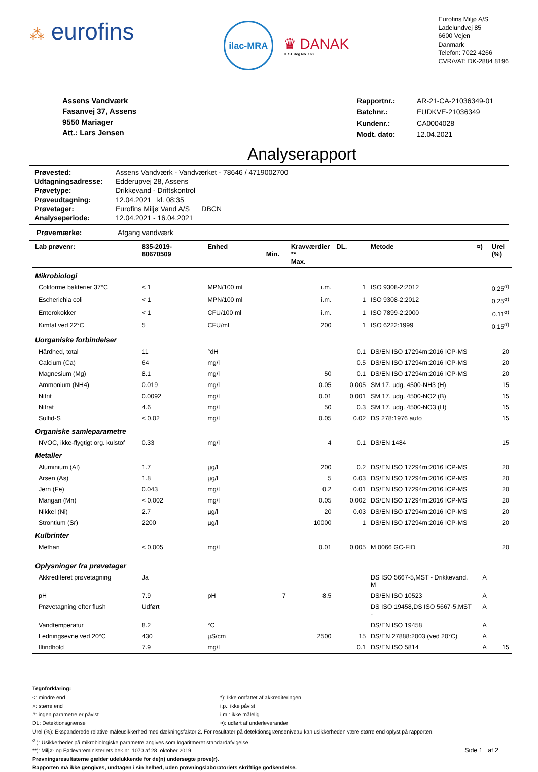⁂ eurofins
ilac-MRA
♛ DANAK
TEST Reg.No. 168
Eurofins Miljø A/S
Ladelundvej 85
6600 Vejen
Danmark
Telefon: 7022 4266
CVR/VAT: DK-2884 8196
Assens Vandværk
Fasanvej 37, Assens
9550 Mariager
Att.: Lars Jensen
| Rapportnr.: | AR-21-CA-21036349-01 |
| Batchnr.: | EUDKVE-21036349 |
| Kundenr.: | CA0004028 |
| Modt. dato: | 12.04.2021 |
Analyserapport
| Prøvested: | Assens Vandværk - Vandværket - 78646 / 4719002700 |
| Udtagningsadresse: | Edderupvej 28, Assens |
| Prøvetype: | Drikkevand - Driftskontrol |
| Prøveudtagning: | 12.04.2021 kl. 08:35 |
| Prøvetager: | Eurofins Miljø Vand A/S DBCN |
| Analyseperiode: | 12.04.2021 - 16.04.2021 |
Prøvemærke: Afgang vandværk
| Lab prøvenr: | 835-2019- 80670509 | Enhed | Min. | Kravværdier ** Max. | DL. | Metode | ¤) | Urel (%) |
| --- | --- | --- | --- | --- | --- | --- | --- | --- |
| Mikrobiologi | | | | | | | | |
| Coliforme bakterier 37°C | < 1 | MPN/100 ml | | i.m. | 1 | ISO 9308-2:2012 | | 0.25<sup>σ)</sup> |
| Escherichia coli | < 1 | MPN/100 ml | | i.m. | 1 | ISO 9308-2:2012 | | 0.25<sup>σ)</sup> |
| Enterokokker | < 1 | CFU/100 ml | | i.m. | 1 | ISO 7899-2:2000 | | 0.11<sup>σ)</sup> |
| Kimtal ved 22°C | 5 | CFU/ml | | 200 | 1 | ISO 6222:1999 | | 0.15<sup>σ)</sup> |
| Uorganiske forbindelser | | | | | | | | |
| Hårdhed, total | 11 | °dH | | | 0.1 | DS/EN ISO 17294m:2016 ICP-MS | | 20 |
| Calcium (Ca) | 64 | mg/l | | | 0.5 | DS/EN ISO 17294m:2016 ICP-MS | | 20 |
| Magnesium (Mg) | 8.1 | mg/l | | 50 | 0.1 | DS/EN ISO 17294m:2016 ICP-MS | | 20 |
| Ammonium (NH4) | 0.019 | mg/l | | 0.05 | 0.005 | SM 17. udg. 4500-NH3 (H) | | 15 |
| Nitrit | 0.0092 | mg/l | | 0.01 | 0.001 | SM 17. udg. 4500-NO2 (B) | | 15 |
| Nitrat | 4.6 | mg/l | | 50 | 0.3 | SM 17. udg. 4500-NO3 (H) | | 15 |
| Sulfid-S | < 0.02 | mg/l | | 0.05 | 0.02 | DS 278:1976 auto | | 15 |
| Organiske samleparametre | | | | | | | | |
| NVOC, ikke-flygtigt org. kulstof | 0.33 | mg/l | | 4 | 0.1 | DS/EN 1484 | | 15 |
| Metaller | | | | | | | | |
| Aluminium (Al) | 1.7 | µg/l | | 200 | 0.2 | DS/EN ISO 17294m:2016 ICP-MS | | 20 |
| Arsen (As) | 1.8 | µg/l | | 5 | 0.03 | DS/EN ISO 17294m:2016 ICP-MS | | 20 |
| Jern (Fe) | 0.043 | mg/l | | 0.2 | 0.01 | DS/EN ISO 17294m:2016 ICP-MS | | 20 |
| Mangan (Mn) | < 0.002 | mg/l | | 0.05 | 0.002 | DS/EN ISO 17294m:2016 ICP-MS | | 20 |
| Nikkel (Ni) | 2.7 | µg/l | | 20 | 0.03 | DS/EN ISO 17294m:2016 ICP-MS | | 20 |
| Strontium (Sr) | 2200 | µg/l | | 10000 | 1 | DS/EN ISO 17294m:2016 ICP-MS | | 20 |
| Kulbrinter | | | | | | | | |
| Methan | < 0.005 | mg/l | | 0.01 | 0.005 | M 0066 GC-FID | | 20 |
| Oplysninger fra prøvetager | | | | | | | | |
| Akkrediteret prøvetagning | Ja | | | | | DS ISO 5667-5,MST - Drikkevand. M | A | |
| pH | 7.9 | pH | 7 | 8.5 | | DS/EN ISO 10523 | A | |
| Prøvetagning efter flush | Udført | | | | | DS ISO 19458,DS ISO 5667-5,MST - | A | |
| Vandtemperatur | 8.2 | °C | | | | DS/EN ISO 19458 | A | |
| Ledningsevne ved 20°C | 430 | µS/cm | | 2500 | 15 | DS/EN 27888:2003 (ved 20°C) | A | |
| Iltindhold | 7.9 | mg/l | | | 0.1 | DS/EN ISO 5814 | A | 15 |
Tegnforklaring:
<: mindre end
>: større end
#: ingen parametre er påvist
DL: Detektionsgrænse
*): Ikke omfattet af akkrediteringen
i.p.: ikke påvist
i.m.: ikke målelig
¤): udført af underleverandør
Urel (%): Ekspanderede relative måleusikkerhed med dækningsfaktor 2. For resultater på detektionsgrænseniveau kan usikkerheden være større end oplyst på rapporten.
<sup>σ</sup> ): Usikkerheder på mikrobiologiske parametre angives som logaritmeret standardafvigelse
**): Miljø- og Fødevareministeriets bek.nr. 1070 af 28. oktober 2019. Side 1 af 2
Prøvningsresultaterne gælder udelukkende for de(n) undersøgte prøve(r).
Rapporten må ikke gengives, undtagen i sin helhed, uden prøvningslaboratoriets skriftlige godkendelse.